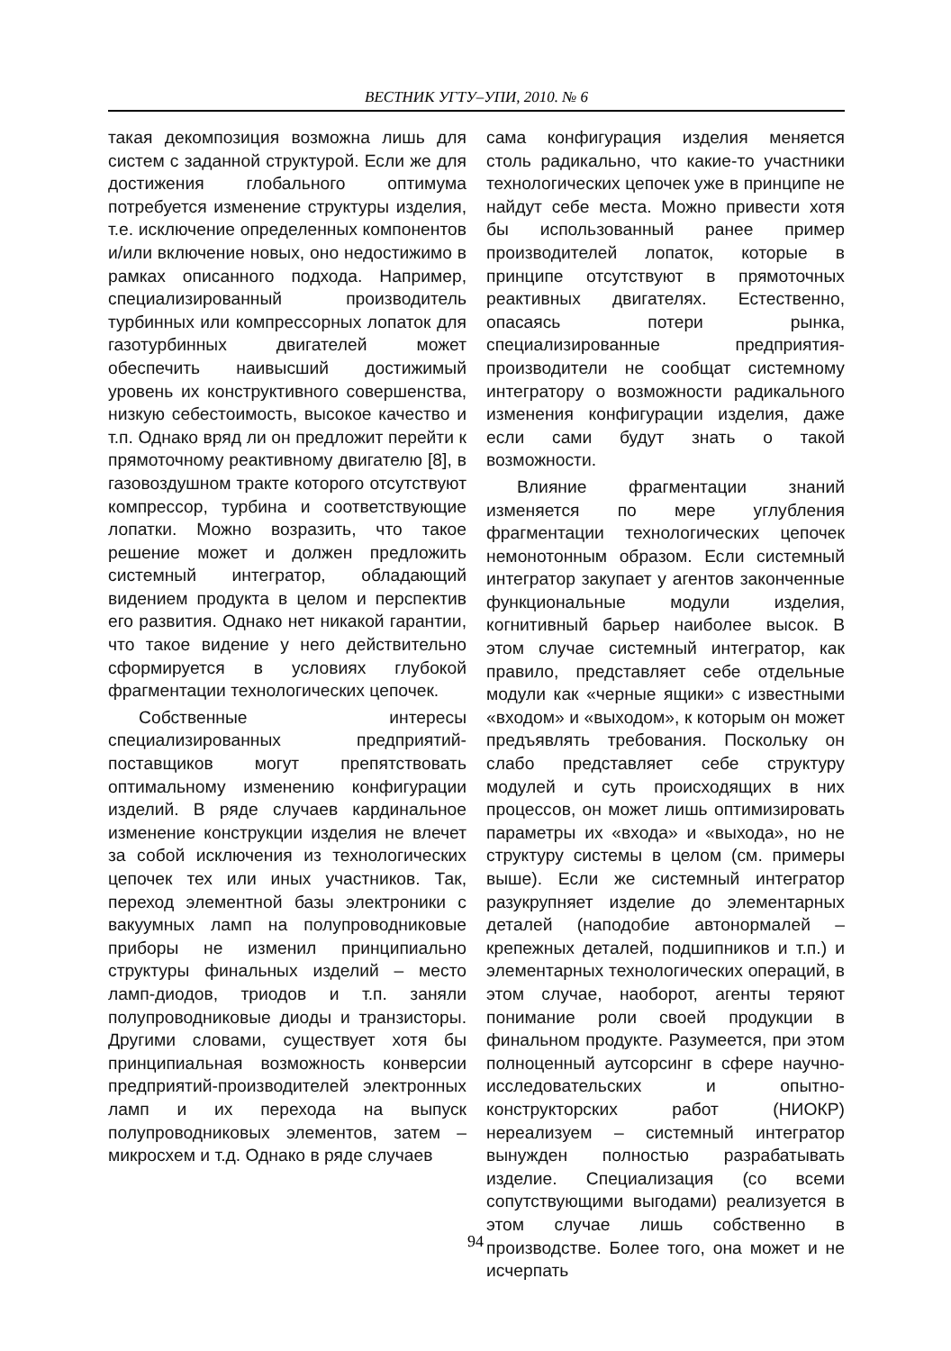ВЕСТНИК УГТУ–УПИ, 2010. № 6
такая декомпозиция возможна лишь для систем с заданной структурой. Если же для достижения глобального оптимума потребуется изменение структуры изделия, т.е. исключение определенных компонентов и/или включение новых, оно недостижимо в рамках описанного подхода. Например, специализированный производитель турбинных или компрессорных лопаток для газотурбинных двигателей может обеспечить наивысший достижимый уровень их конструктивного совершенства, низкую себестоимость, высокое качество и т.п. Однако вряд ли он предложит перейти к прямоточному реактивному двигателю [8], в газовоздушном тракте которого отсутствуют компрессор, турбина и соответствующие лопатки. Можно возразить, что такое решение может и должен предложить системный интегратор, обладающий видением продукта в целом и перспектив его развития. Однако нет никакой гарантии, что такое видение у него действительно сформируется в условиях глубокой фрагментации технологических цепочек.
Собственные интересы специализированных предприятий-поставщиков могут препятствовать оптимальному изменению конфигурации изделий. В ряде случаев кардинальное изменение конструкции изделия не влечет за собой исключения из технологических цепочек тех или иных участников. Так, переход элементной базы электроники с вакуумных ламп на полупроводниковые приборы не изменил принципиально структуры финальных изделий – место ламп-диодов, триодов и т.п. заняли полупроводниковые диоды и транзисторы. Другими словами, существует хотя бы принципиальная возможность конверсии предприятий-производителей электронных ламп и их перехода на выпуск полупроводниковых элементов, затем – микросхем и т.д. Однако в ряде случаев
сама конфигурация изделия меняется столь радикально, что какие-то участники технологических цепочек уже в принципе не найдут себе места. Можно привести хотя бы использованный ранее пример производителей лопаток, которые в принципе отсутствуют в прямоточных реактивных двигателях. Естественно, опасаясь потери рынка, специализированные предприятия-производители не сообщат системному интегратору о возможности радикального изменения конфигурации изделия, даже если сами будут знать о такой возможности.
Влияние фрагментации знаний изменяется по мере углубления фрагментации технологических цепочек немонотонным образом. Если системный интегратор закупает у агентов законченные функциональные модули изделия, когнитивный барьер наиболее высок. В этом случае системный интегратор, как правило, представляет себе отдельные модули как «черные ящики» с известными «входом» и «выходом», к которым он может предъявлять требования. Поскольку он слабо представляет себе структуру модулей и суть происходящих в них процессов, он может лишь оптимизировать параметры их «входа» и «выхода», но не структуру системы в целом (см. примеры выше). Если же системный интегратор разукрупняет изделие до элементарных деталей (наподобие автонормалей – крепежных деталей, подшипников и т.п.) и элементарных технологических операций, в этом случае, наоборот, агенты теряют понимание роли своей продукции в финальном продукте. Разумеется, при этом полноценный аутсорсинг в сфере научно-исследовательских и опытно-конструкторских работ (НИОКР) нереализуем – системный интегратор вынужден полностью разрабатывать изделие. Специализация (со всеми сопутствующими выгодами) реализуется в этом случае лишь собственно в производстве. Более того, она может и не исчерпать
94